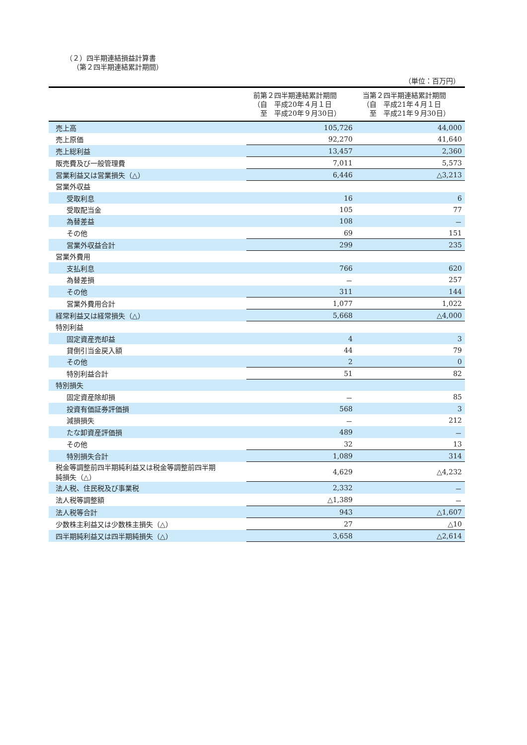（２）四半期連結損益計算書
（第２四半期連結累計期間）
（単位：百万円）
| | 前第２四半期連結累計期間 （自 平成20年４月１日 至 平成20年９月30日） | 当第２四半期連結累計期間 （自 平成21年４月１日 至 平成21年９月30日） |
| --- | --- | --- |
| 売上高 | 105,726 | 44,000 |
| 売上原価 | 92,270 | 41,640 |
| 売上総利益 | 13,457 | 2,360 |
| 販売費及び一般管理費 | 7,011 | 5,573 |
| 営業利益又は営業損失（△） | 6,446 | △3,213 |
| 営業外収益 | | |
| 受取利息 | 16 | 6 |
| 受取配当金 | 105 | 77 |
| 為替差益 | 108 | － |
| その他 | 69 | 151 |
| 営業外収益合計 | 299 | 235 |
| 営業外費用 | | |
| 支払利息 | 766 | 620 |
| 為替差損 | － | 257 |
| その他 | 311 | 144 |
| 営業外費用合計 | 1,077 | 1,022 |
| 経常利益又は経常損失（△） | 5,668 | △4,000 |
| 特別利益 | | |
| 固定資産売却益 | 4 | 3 |
| 貸倒引当金戻入額 | 44 | 79 |
| その他 | 2 | 0 |
| 特別利益合計 | 51 | 82 |
| 特別損失 | | |
| 固定資産除却損 | － | 85 |
| 投資有価証券評価損 | 568 | 3 |
| 減損損失 | － | 212 |
| たな卸資産評価損 | 489 | － |
| その他 | 32 | 13 |
| 特別損失合計 | 1,089 | 314 |
| 税金等調整前四半期純利益又は税金等調整前四半期 純損失（△） | 4,629 | △4,232 |
| 法人税、住民税及び事業税 | 2,332 | － |
| 法人税等調整額 | △1,389 | － |
| 法人税等合計 | 943 | △1,607 |
| 少数株主利益又は少数株主損失（△） | 27 | △10 |
| 四半期純利益又は四半期純損失（△） | 3,658 | △2,614 |